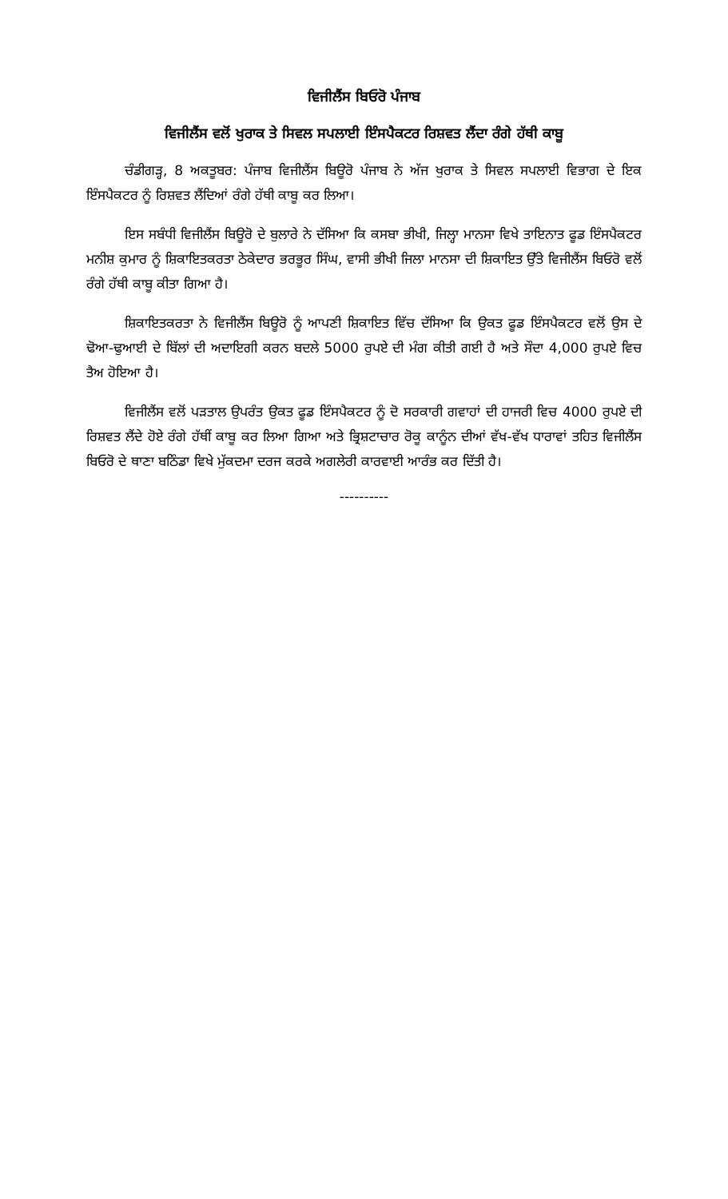ਵਿਜੀਲੈਂਸ ਬਿਓਰੋ ਪੰਜਾਬ
ਵਿਜੀਲੈਂਸ ਵਲੋਂ ਖੁਰਾਕ ਤੇ ਸਿਵਲ ਸਪਲਾਈ ਇੰਸਪੈਕਟਰ ਰਿਸ਼ਵਤ ਲੈਂਦਾ ਰੰਗੇ ਹੱਥੀ ਕਾਬੂ
ਚੰਡੀਗੜ੍ਹ, 8 ਅਕਤੂਬਰ: ਪੰਜਾਬ ਵਿਜੀਲੈਂਸ ਬਿਊਰੋ ਪੰਜਾਬ ਨੇ ਅੱਜ ਖੁਰਾਕ ਤੇ ਸਿਵਲ ਸਪਲਾਈ ਵਿਭਾਗ ਦੇ ਇਕ ਇੰਸਪੈਕਟਰ ਨੂੰ ਰਿਸ਼ਵਤ ਲੈਂਦਿਆਂ ਰੰਗੇ ਹੱਥੀ ਕਾਬੂ ਕਰ ਲਿਆ।
ਇਸ ਸਬੰਧੀ ਵਿਜੀਲੈਂਸ ਬਿਊਰੋ ਦੇ ਬੁਲਾਰੇ ਨੇ ਦੱਸਿਆ ਕਿ ਕਸਬਾ ਭੀਖੀ, ਜਿਲ੍ਹਾ ਮਾਨਸਾ ਵਿਖੇ ਤਾਇਨਾਤ ਫੂਡ ਇੰਸਪੈਕਟਰ ਮਨੀਸ਼ ਕੁਮਾਰ ਨੂੰ ਸ਼ਿਕਾਇਤਕਰਤਾ ਠੇਕੇਦਾਰ ਭਰਭੂਰ ਸਿੰਘ, ਵਾਸੀ ਭੀਖੀ ਜਿਲਾ ਮਾਨਸਾ ਦੀ ਸ਼ਿਕਾਇਤ ਉੱਤੇ ਵਿਜੀਲੈਂਸ ਬਿਓਰੋ ਵਲੋਂ ਰੰਗੇ ਹੱਥੀ ਕਾਬੂ ਕੀਤਾ ਗਿਆ ਹੈ।
ਸ਼ਿਕਾਇਤਕਰਤਾ ਨੇ ਵਿਜੀਲੈਂਸ ਬਿਊਰੋ ਨੂੰ ਆਪਣੀ ਸ਼ਿਕਾਇਤ ਵਿੱਚ ਦੱਸਿਆ ਕਿ ਉਕਤ ਫੂਡ ਇੰਸਪੈਕਟਰ ਵਲੋਂ ਉਸ ਦੇ ਢੋਆ-ਢੁਆਈ ਦੇ ਬਿੱਲਾਂ ਦੀ ਅਦਾਇਗੀ ਕਰਨ ਬਦਲੇ 5000 ਰੁਪਏ ਦੀ ਮੰਗ ਕੀਤੀ ਗਈ ਹੈ ਅਤੇ ਸੌਦਾ 4,000 ਰੁਪਏ ਵਿਚ ਤੈਅ ਹੋਇਆ ਹੈ।
ਵਿਜੀਲੈਂਸ ਵਲੋਂ ਪੜਤਾਲ ਉਪਰੰਤ ਉਕਤ ਫੂਡ ਇੰਸਪੈਕਟਰ ਨੂੰ ਦੋ ਸਰਕਾਰੀ ਗਵਾਹਾਂ ਦੀ ਹਾਜਰੀ ਵਿਚ 4000 ਰੁਪਏ ਦੀ ਰਿਸ਼ਵਤ ਲੈਂਦੇ ਹੋਏ ਰੰਗੇ ਹੱਥੀਂ ਕਾਬੂ ਕਰ ਲਿਆ ਗਿਆ ਅਤੇ ਭ੍ਰਿਸ਼ਟਾਚਾਰ ਰੋਕੂ ਕਾਨੂੰਨ ਦੀਆਂ ਵੱਖ-ਵੱਖ ਧਾਰਾਵਾਂ ਤਹਿਤ ਵਿਜੀਲੈਂਸ ਬਿਓਰੋ ਦੇ ਥਾਣਾ ਬਠਿੰਡਾ ਵਿਖੇ ਮੁੱਕਦਮਾ ਦਰਜ ਕਰਕੇ ਅਗਲੇਰੀ ਕਾਰਵਾਈ ਆਰੰਭ ਕਰ ਦਿੱਤੀ ਹੈ।
----------